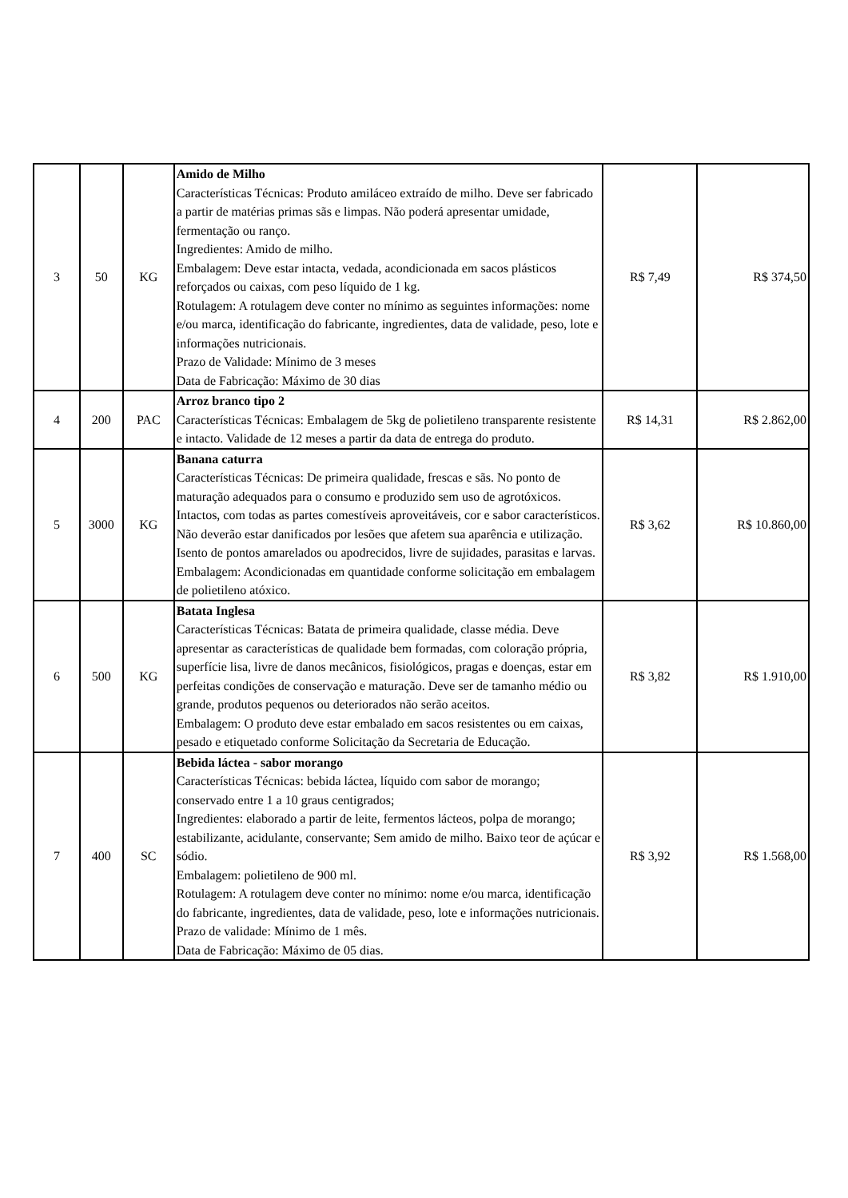| 3 | 50 | KG | Amido de Milho Características Técnicas: Produto amiláceo extraído de milho. Deve ser fabricado a partir de matérias primas sãs e limpas. Não poderá apresentar umidade, fermentação ou ranço. Ingredientes: Amido de milho. Embalagem: Deve estar intacta, vedada, acondicionada em sacos plásticos reforçados ou caixas, com peso líquido de 1 kg. Rotulagem: A rotulagem deve conter no mínimo as seguintes informações: nome e/ou marca, identificação do fabricante, ingredientes, data de validade, peso, lote e informações nutricionais. Prazo de Validade: Mínimo de 3 meses Data de Fabricação: Máximo de 30 dias | R$ 7,49 | R$ 374,50 |
| 4 | 200 | PAC | Arroz branco tipo 2 Características Técnicas: Embalagem de 5kg de polietileno transparente resistente e intacto. Validade de 12 meses a partir da data de entrega do produto. | R$ 14,31 | R$ 2.862,00 |
| 5 | 3000 | KG | Banana caturra Características Técnicas: De primeira qualidade, frescas e sãs. No ponto de maturação adequados para o consumo e produzido sem uso de agrotóxicos. Intactos, com todas as partes comestíveis aproveitáveis, cor e sabor característicos. Não deverão estar danificados por lesões que afetem sua aparência e utilização. Isento de pontos amarelados ou apodrecidos, livre de sujidades, parasitas e larvas. Embalagem: Acondicionadas em quantidade conforme solicitação em embalagem de polietileno atóxico. | R$ 3,62 | R$ 10.860,00 |
| 6 | 500 | KG | Batata Inglesa Características Técnicas: Batata de primeira qualidade, classe média. Deve apresentar as características de qualidade bem formadas, com coloração própria, superfície lisa, livre de danos mecânicos, fisiológicos, pragas e doenças, estar em perfeitas condições de conservação e maturação. Deve ser de tamanho médio ou grande, produtos pequenos ou deteriorados não serão aceitos. Embalagem: O produto deve estar embalado em sacos resistentes ou em caixas, pesado e etiquetado conforme Solicitação da Secretaria de Educação. | R$ 3,82 | R$ 1.910,00 |
| 7 | 400 | SC | Bebida láctea - sabor morango Características Técnicas: bebida láctea, líquido com sabor de morango; conservado entre 1 a 10 graus centigrados; Ingredientes: elaborado a partir de leite, fermentos lácteos, polpa de morango; estabilizante, acidulante, conservante; Sem amido de milho. Baixo teor de açúcar e sódio. Embalagem: polietileno de 900 ml. Rotulagem: A rotulagem deve conter no mínimo: nome e/ou marca, identificação do fabricante, ingredientes, data de validade, peso, lote e informações nutricionais. Prazo de validade: Mínimo de 1 mês. Data de Fabricação: Máximo de 05 dias. | R$ 3,92 | R$ 1.568,00 |